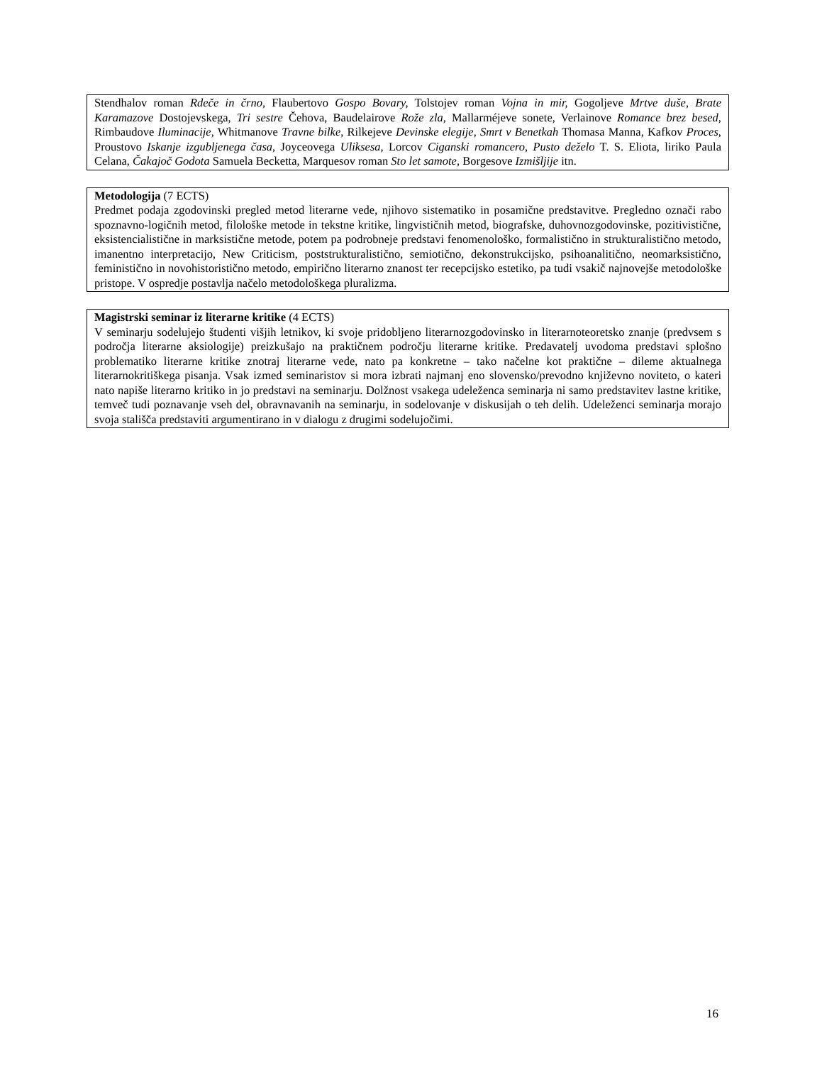Stendhalov roman Rdeče in črno, Flaubertovo Gospo Bovary, Tolstojev roman Vojna in mir, Gogoljeve Mrtve duše, Brate Karamazove Dostojevskega, Tri sestre Čehova, Baudelairove Rože zla, Mallarméjeve sonete, Verlainove Romance brez besed, Rimbaudove Iluminacije, Whitmanove Travne bilke, Rilkejeve Devinske elegije, Smrt v Benetkah Thomasa Manna, Kafkov Proces, Proustovo Iskanje izgubljenega časa, Joyceovega Uliksesa, Lorcov Ciganski romancero, Pusto deželo T. S. Eliota, liriko Paula Celana, Čakajoč Godota Samuela Becketta, Marquesov roman Sto let samote, Borgesove Izmišljije itn.
Metodologija (7 ECTS)
Predmet podaja zgodovinski pregled metod literarne vede, njihovo sistematiko in posamične predstavitve. Pregledno označi rabo spoznavno-logičnih metod, filološke metode in tekstne kritike, lingvističnih metod, biografske, duhovnozgodovinske, pozitivistične, eksistencialistične in marksistične metode, potem pa podrobneje predstavi fenomenološko, formalistično in strukturalistično metodo, imanentno interpretacijo, New Criticism, poststrukturalistično, semiotično, dekonstrukcijsko, psihoanalitično, neomarksistično, feministično in novohistoristično metodo, empirično literarno znanost ter recepcijsko estetiko, pa tudi vsakič najnovejše metodološke pristope. V ospredje postavlja načelo metodološkega pluralizma.
Magistrski seminar iz literarne kritike (4 ECTS)
V seminarju sodelujejo študenti višjih letnikov, ki svoje pridobljeno literarnozgodovinsko in literarnoteoretsko znanje (predvsem s področja literarne aksiologije) preizkušajo na praktičnem področju literarne kritike. Predavatelj uvodoma predstavi splošno problematiko literarne kritike znotraj literarne vede, nato pa konkretne – tako načelne kot praktične – dileme aktualnega literarnokritiškega pisanja. Vsak izmed seminaristov si mora izbrati najmanj eno slovensko/prevodno književno noviteto, o kateri nato napiše literarno kritiko in jo predstavi na seminarju. Dolžnost vsakega udeleženca seminarja ni samo predstavitev lastne kritike, temveč tudi poznavanje vseh del, obravnavanih na seminarju, in sodelovanje v diskusijah o teh delih. Udeleženci seminarja morajo svoja stališča predstaviti argumentirano in v dialogu z drugimi sodelujočimi.
16